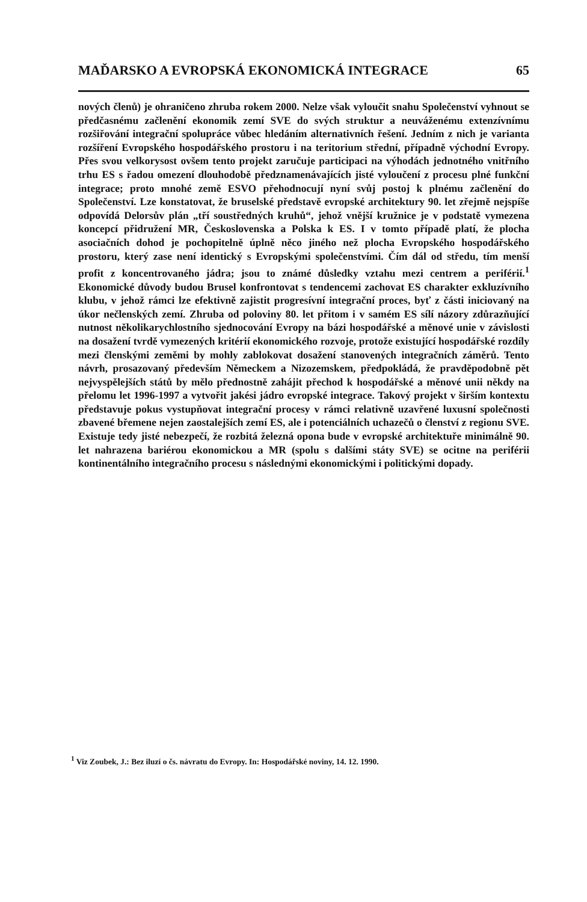MAĎARSKO A EVROPSKÁ EKONOMICKÁ INTEGRACE 65
nových členů) je ohraničeno zhruba rokem 2000. Nelze však vyloučit snahu Společenství vyhnout se předčasnému začlenění ekonomik zemí SVE do svých struktur a neuváženému extenzívnímu rozšiřování integrační spolupráce vůbec hledáním alternativních řešení. Jedním z nich je varianta rozšíření Evropského hospodářského prostoru i na teritorium střední, případně východní Evropy. Přes svou velkorysost ovšem tento projekt zaručuje participaci na výhodách jednotného vnitřního trhu ES s řadou omezení dlouhodobě předznamenávajících jisté vyloučení z procesu plné funkční integrace; proto mnohé země ESVO přehodnocují nyní svůj postoj k plnému začlenění do Společenství. Lze konstatovat, že bruselské představě evropské architektury 90. let zřejmě nejspíše odpovídá Delorsův plán „tří soustředných kruhů“, jehož vnější kružnice je v podstatě vymezena koncepcí přidružení MR, Československa a Polska k ES. I v tomto případě platí, že plocha asociačních dohod je pochopitelně úplně něco jiného než plocha Evropského hospodářského prostoru, který zase není identický s Evropskými společenstvími. Čím dál od středu, tím menší profit z koncentrovaného jádra; jsou to známé důsledky vztahu mezi centrem a periférií.<sup>1</sup> Ekonomické důvody budou Brusel konfrontovat s tendencemi zachovat ES charakter exkluzívního klubu, v jehož rámci lze efektivně zajistit progresívní integrační proces, byť z části iniciovaný na úkor nečlenských zemí. Zhruba od poloviny 80. let přitom i v samém ES sílí názory zdůrazňující nutnost několikarychlostního sjednocování Evropy na bázi hospodářské a měnové unie v závislosti na dosažení tvrdě vymezených kritérií ekonomického rozvoje, protože existující hospodářské rozdíly mezi členskými zeměmi by mohly zablokovat dosažení stanovených integračních záměrů. Tento návrh, prosazovaný především Německem a Nizozemskem, předpokládá, že pravděpodobně pět nejvyspělejších států by mělo přednostně zahájit přechod k hospodářské a měnové unii někdy na přelomu let 1996-1997 a vytvořit jakési jádro evropské integrace. Takový projekt v širším kontextu představuje pokus vystupňovat integrační procesy v rámci relativně uzavřené luxusní společnosti zbavené břemene nejen zaostalejších zemí ES, ale i potenciálních uchazečů o členství z regionu SVE. Existuje tedy jisté nebezpečí, že rozbitá železná opona bude v evropské architektuře minimálně 90. let nahrazena bariérou ekonomickou a MR (spolu s dalšími státy SVE) se ocitne na periférii kontinentálního integračního procesu s následnými ekonomickými i politickými dopady.
<sup>1</sup> Viz Zoubek, J.: Bez iluzí o čs. návratu do Evropy. In: Hospodářské noviny, 14. 12. 1990.